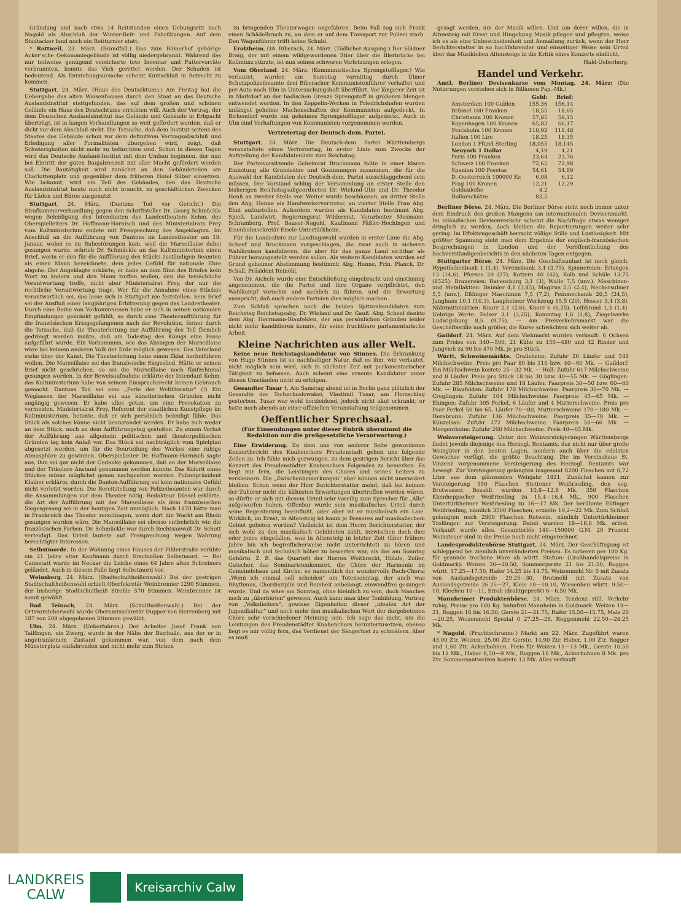Gründung und nach etwa 14 Reitstunden einen Uebungsritt nach Nagold als Abschluß der Winter-Reit- und Fahrübungen. Auf dem Stadtacker fand noch ein Reitturnier statt.
* Rottweil, 23. März. (Brandfall.) Das zum Römerhof gehörige Acker'sche Oekonomiegebäude ist völlig niedergebrannt. Während das nur teilweise genügend versicherte tote Inventar und Futtervorräte verbrannten, konnte das Vieh gerettet werden. Der Schaden ist bedeutend. Als Entstehungsursache scheint Kurzschluß in Betracht zu kommen.
Stuttgart, 24. März. (Haus des Deutschtums.) Am Freitag hat die Uebergabe des alten Waisenhauses durch den Staat an das Deutsche Auslandsinstitut stattgefunden, das auf dem großen und schönen Gelände ein Haus des Deutschtums errichten will. Auch der Vertrag, der dem Deutschen Auslandsinstitut das Gelände und Gebäude in Erbpacht überträgt, ist in langen Verhandlungen so weit gefördert worden, daß er dicht vor dem Abschluß steht. Die Tatsache, daß dem Institut seitens des Staates das Gebäude schon vor dem definitiven Vertragsabschluß und Erledigung aller Formalitäten übergeben wird, zeigt, daß Schwierigkeiten nicht mehr zu befürchten sind. Schon in diesen Tagen wird das Deutsche Ausland-Institut mit dem Umbau beginnen, der nun bei Eintritt der guten Baujahreszeit mit aller Macht gefördert werden soll. Die Bautätigkeit wird zunächst an den Gebäudeteilen am Charlottenplatz und gegenüber dem früheren Hotel Silber einsetzen. Wie bekannt, wird ein Teil des Gebäudes, den das Deutsche Auslandsinstitut heute noch nicht braucht, zu geschäftlichen Zwecken für Läden und Büros ausgenutzt.
Stuttgart, 24. März. (Dantons Tod vor Gericht.) Die Strafkammerverhandlung gegen den Schriftsteller Dr. Georg Schmückle wegen Beleidigung des Intendanten des Landestheaters Kehm, des Oberspielleiters Dr. Hoffmann-Harnisch und des Ministerialrats Frey vom Kultministerium endete mit Freisprechung des Angeklagten. Im Anschluß an die Aufführung von Dantons im Landestheater am 19. Januar, wobei es zu Ruhestörungen kam, weil die Marseillaise dabei gesungen wurde, schrieb Dr. Schmückle an das Kultministerium einen Brief, worin er den für die Aufführung des Stücks zuständigen Beamten als einen Mann bezeichnete, dem jedes Gefühl für nationale Ehre abgehe. Der Angeklagte erklärte, er habe an dem Sinn des Briefes kein Wort zu ändern und den Mann treffen wollen, den die tatsächliche Verantwortung treffe, nicht aber Ministerialrat Frey, der nur die rechtliche Verantwortung trage. Wer für die Annahme eines Stückes verantwortlich sei, das lasse sich in Stuttgart nie feststellen. Sein Brief sei der Ausfluß einer langjährigen Erbitterung gegen das Landestheater. Durch eine Reihe von Vorkommnissen habe er sich in seinen nationalen Empfindungen gekränkt gefühlt, so durch eine Theateraufführung für die französischen Kriegsgefangenen nach der Revolution, ferner durch die Tatsache, daß die Theaterleitung zur Aufführung des Tell förmlich gedrängt werden mußte, daß am Todestag des Königs eine Posse aufgeführt wurde. Ein Vorkommnis, wie das Absingen der Marseillaise wäre bei keinem anderen Volk der Erde möglich gewesen. Das Vaterland stehe über der Kunst. Die Theaterleitung habe einen Eklat herbeiführen wollen. Die Marseillaise sei das französische Siegeslied. Hätte er seinen Brief nicht geschrieben, so sei die Marseillaise noch fünfzehnmal gesungen worden. In der Beweisaufnahme erklärte der Intendant Kehm, das Kultministerium habe von seinem Einspruchsrecht keinen Gebrauch gemacht. Dantons Tod sei eine „Perle der Weltliteratur" (!) Ein Weglassen der Marseillaise sei aus künstlerischen Gründen nicht angängig gewesen. Er habe alles getan, um eine Provokation zu vermeiden. Ministerialrat Frey, Referent der staatlichen Kunstpflege im Kultministerium, betonte, daß er sich persönlich beleidigt fühle. Das Stück als solches könne nicht beanstandet werden. Er habe sich weder an dem Stück, noch an dem Aufführungstag gestoßen. Zu einem Verbot der Aufführung aus allgemein politischen und theaterpolitischen Gründen lag kein Anlaß vor. Das Stück sei nachträglich vom Spielplan abgesetzt worden, um für die Beurteilung des Werkes eine ruhige Atmosphäre zu gewinnen. Oberspielleiter Dr. Hoffmann-Harnisch sagte aus, ihm sei gar nicht der Gedanke gekommen, daß an der Marseillaise und der Trikolore Anstand genommen werden könnte. Das Kolorit eines Stückes müsse möglichst genau nachgeahmt werden. Polizeipräsident Klaiber erklärte, durch die Danton-Aufführung sei kein nationales Gefühl nicht verletzt worden. Die Bereitstellung von Polizeibeamten war durch die Ansammlungen vor dem Theater nötig. Redakteur Düssel erklärte, die Art der Aufführung mit der Marseillaise als dem französischen Siegesgesang sei in der heutigen Zeit unmöglich. Nach 1870 hätte man in Frankreich das Theater zerschlagen, wenn dort die Wacht am Rhein gesungen worden wäre. Die Marseillaise sei ebenso entbehrlich wie die französischen Farben. Dr. Schmückle war durch Rechtsanwalt Dr. Schott verteidigt. Das Urteil lautete auf Freisprechung wegen Wahrung berechtigter Interessen.
Selbstmorde. In der Wohnung eines Hauses der Filderstraße verübte ein 21 Jahre alter Kaufmann durch Erschießen Selbstmord. — Bei Cannstatt wurde im Neckar die Leiche eines 64 Jahre alten Schreiners geländet. Auch in diesem Falle liegt Selbstmord vor.
Weinsberg, 24. März. (Stadtschultheißenwahl.) Bei der gestrigen Stadtschultheißenwahl erhielt Oberfekretär Weinbrenner 1290 Stimmen, der bisherige Stadtschultheiß Strehle 570 Stimmen. Weinbrenner ist somit gewählt.
Bad Teinach, 24. März. (Schultheißenwahl.) Bei der Ortsvorsteherwahl wurde Oberamtssekretär Dupper von Herrenberg mit 187 von 209 abgegebenen Stimmen gewählt.
Ulm, 24. März. (Ueberfahren.) Der Arbeiter Josef Frank von Tailfingen, ein Zwerg, wurde in der Nähe der Bierhalle, aus der er in angetrunkenem Zustand gekommen war, von dem nach dem Münsterplatz einfahrenden und nicht mehr zum Stehen
zu bringenden Theaterwagen angefahren. Beim Fall zog sich Frank einen Schädelbruch zu, an dem er auf dem Transport zur Polizei starb. Den Wagenführer trifft keine Schuld.
Erolzheim, OA. Biberach, 24. März. (Tödlicher Ausgang.) Der Söldner Braig, der mit einem wildgewordenen Stier über die Illerbrücke bei Kellmünz stürzte, ist nun seinen schweren Verletzungen erlegen.
Vom Oberland, 24. März. (Kommunistisches Sprengstofflager.) Wie verlautet, wurden am Samstag vormittag durch Ulmer Schutzpolizeibeamte drei Biberacher Kommunistenführer verhaftet und per Auto nach Ulm in Untersuchungshaft überführt. Vor längerer Zeit ist in Markdorf an der badischen Grenze Sprengstoff in größeren Mengen entwendet worden. In den Zeppelin-Werken in Friedrichshafen wurden unlängst geheime Machenschaften der Kommunisten aufgedeckt. In Birkendorf wurde ein geheimes Sprengstofflager aufgedeckt. Auch in Ulm sind Verhaftungen von Kommunisten vorgenommen worden.
Vertretertag der Deutsch-dem. Partei.
Stuttgart, 24. März. Die Deutsch-dem. Partei Württembergs veranstaltete einen Vertretertag, in erster Linie zum Zwecke der Aufstellung der Kandidatenliste zum Reichstag.
Der Parteivorsitzende Geheimrat Bruckmann faßte in einer klaren Einleitung alle Grundsätze und Gesinnungen zusammen, die für die Auswahl der Kandidaten der Deutsch-dem. Partei ausschlaggebend sein müssen. Der Vorstand schlug der Versammlung an erster Stelle den bisherigen Reichstagsabgeordneten Dr. Wieland-Ulm und Dr. Theodor Heuß an zweiter Stelle vor. Weiter wurde beschlossen, an dritter Stelle den Abg. Henne als Handwerkervertreter, an vierter Stelle Frau Abg. Ehni aufzustellen. Außerdem wurden als Kandidaten bestimmt Abg. Spieß, Landwirt, Regierungsrat Wildermut, Vorarbeiter Mosmann-Schramberg, Prof. Bauser-Nagold, Kaufmann Fäßler-Hechingen und Eisenbahnsekretär Eisele-Untertürkheim.
Für die Landesliste zur Landtagswahl wurden in erster Linie die Abg. Scheef und Bruckmann vorgeschlagen, die zwar auch in sicheren Wahlkreisen kandidieren, die aber für das ganze Land sichtbar als Führer herausgestellt werden sollen. Als weitere Kandidaten wurden auf Grund geheimer Abstimmung bestimmt: Abg. Henne, Frln. Planck, Dr. Schall, Präsident Reinöhl.
Von Dr. Aichele wurde eine Entschließung eingebracht und einstimmig angenommen, die die Partei und ihre Organe verpflichtet, den Wahlkampf vornehm und sachlich zu führen, und die Erwartung ausspricht, daß auch andere Parteien dies möglich machen.
Zum Schluß sprachen noch die beiden Spitzenkandidaten zum Reichstag Reichstagsabg. Dr. Wieland und Dr. Gauß. Abg. Scheef dankte dem Abg. Herrmann-Blaufelden, der aus persönlichen Gründen leider nicht mehr kandidieren konnte, für seine fruchtbare parlamentarische Arbeit.
Kleine Nachrichten aus aller Welt.
Keine neue Reichstagskandidatur von Stinnes. Die Erkrankung von Hugo Stinnes ist so nachhaltiger Natur, daß es ihm, wie verlautet, nicht möglich sein wird, sich in nächster Zeit mit parlamentarischer Tätigkeit zu befassen. Auch scheint eine erneute Kandidatur unter diesen Umständen nicht zu erfolgen.
Gesandter Tusar †. Am Samstag abend ist in Berlin ganz plötzlich der Gesandte der Tschechoslowakei, Vlastimil Tusar, am Herzschlag gestorben. Tusar war wohl herzleidend, jedoch nicht akut erkrankt; er hatte noch abends an einer offiziellen Veranstaltung teilgenommen.
Oeffentlicher Sprechsaal.
(Für Einsendungen unter dieser Rubrik übernimmt die Redaktion nur die preßgesetzliche Verantwortung.)
Eine Erwiderung. Zu dem uns von anderer Seite gewordenen Konzertbericht des Knabenchors Freudenstadt gehen uns folgende Zeilen zu: Ich fühle mich gezwungen, zu dem gestrigen Bericht über das Konzert des Freudenstädter Knabenchors Folgendes zu bemerken: Es liegt mir fern, die Leistungen des Chores und seines Leiters zu verkleinern. Die „Zwischenbemerkungen" aber können nicht unerwidert bleiben. Schon wenn der Herr Berichterstatter meint, daß bei keinem der Zuhörer nicht die kühnsten Erwartungen übertroffen worden wären, so dürfte er sich mit diesem Urteil sehr voreilig zum Sprecher für „Alle" aufgeworfen haben. Offenbar wurde sein musikalisches Urteil durch seine Begeisterung beeinflußt, oder aber ist er musikalisch ein Laie. Wirklich, im Ernst, in Altensteig ist kaum je Besseres auf musikalischem Gebiet geboten worden? Vielleicht ist dem Herrn Berichterstatter, der sich wohl zu den musikalisch Gebildeten zählt, inzwischen doch dies oder jenes eingefallen, was in Altensteig in letzter Zeit (über frühere Jahre bin ich begreiflicherweise nicht unterrichtet) zu hören und musikalisch und technisch höher zu bewerten war, als das am Sonntag Gehörte. Z. B. das Quartett der Herren Weitbrecht, Hölzle, Zeller, Gutscher, das Seminaristenkonzert, die Chöre der Harmonie im Gemeindehaus und Kirche, so namentlich der wundervolle Bach-Choral „Wenn ich einmal soll scheiden" am Totensonntag, der auch was Rhythmus, Chordisziplin und Reinheit anbelangt, einwandfrei gesungen wurde. Und da wäre am Sonntag, ohne kleinlich zu sein, doch Manches noch zu „überbieten" gewesen. Auch kann man über Tonbildung, Vortrag von „Volksliedern", gewisse Eigenheiten dieser „idealen Art der Jugendkultur" und noch mehr den musikalischen Wert der dargebotenen Chöre sehr verschiedener Meinung sein. Ich sage das nicht, um die Leistungen des Freudenstädter Knabenchors herunterzusetzen, ebenso liegt es mir völlig fern, das Verdienst der Sängerlust zu schmälern. Aber es muß
gesagt werden, um der Musik willen. Und um derer willen, die in Altensteig mit Ernst und Hingebung Musik pflegen und pflegten, weise ich es als eine Unbescheidenheit und Anmaßung zurück, wenn der Herr Berichterstatter in so hochfahrender und einseitiger Weise sein Urteil über das Musikleben Altensteigs in die Kritik eines Konzerts einflicht.
Hald-Ueberberg.
Handel und Verkehr.
Amtl. Berliner Devisenkurse vom Montag, 24. März: (Die Notierungen verstehen sich in Billionen Pap.-Mk.)
| | Geld: | Brief: |
| --- | --- | --- |
| Amsterdam 100 Gulden | 155,36 | 156,14 |
| Brüssel 100 Franken | 18,55 | 18,65 |
| Christiania 100 Kronen | 57,85 | 58,15 |
| Kopenhagen 100 Kronen | 65,83 | 66,17 |
| Stockholm 100 Kronen | 110,92 | 111,48 |
| Italien 100 Lire | 18,25 | 18,35 |
| London 1 Pfund Sterling | 18,055 | 18,145 |
| Neuyork 1 Dollar | 4,19 | 4,21 |
| Paris 100 Franken | 23,64 | 23,76 |
| Schweiz 100 Franken | 72,65 | 72,98 |
| Spanien 100 Pesetas | 54,61 | 54,89 |
| D.-Oesterreich 100000 Kr. | 6,08 | 6,12 |
| Prag 100 Kronen | 12,21 | 12,29 |
| Goldanleihe | 4,2 | |
| Dollarschätze | 83,5 | |
Berliner Börse, 24. März. Die Berliner Börse steht noch immer unter dem Eindruck des großen Mangens am internationalen Devisenmarkt. Im inländischen Devisenverkehr scheint die Nachfrage etwas weniger dringlich zu werden, doch bleiben die Repartierungen weiter sehr gering. Im Effektengeschäft herrscht völlige Stille und Lustlosigkeit. Mit größter Spannung sieht man dem Ergebnis der englisch-französischen Besprechungen in London und der Veröffentlichung des Sachverständigenberichts in den nächsten Tagen entgegen.
Stuttgarter Börse, 24. März. Die Geschäftsunlust ist noch gleich. Hypothekenbank 1 (1,4), Vereinsbank 3,4 (3,75). Spinnereien: Erlangen 13 (14,6), Pfersee 29 (27), Kottern 40 (42), Kolb und Schüle 13,75 (1525). Brauereien: Ravensburg 3,1 (3), Wulle 7,5 (unv.). Maschinen- und Metallaktien: Daimler 4,1 (3,85), Magirus 2,5 (2,4), Neckarsulmer 5,5 (unv.), Eßlinger Maschinen 7,5 (7,2), Feinmechanik 20,5 (24,5), Junghans 10,1 (10,3), Laupheimer Werkzeug 15,5 (20), Hesser 3,4 (3,8). Nährmittelaktien: Knorr 2,1 (2,6), Knorr 6 (6,25), Leibbrand 1,3 (1,4). Uebrige Werte: Belser 3,1 (3,25), Kommtag 1,6 (1,8), Ziegelwerke Ludwigsburg 8,5 (9,75). — Am Freiverkehrsmarkt war die Geschäftsstille noch größer, die Kurse schwächten sich weiter ab.
Gaildorf, 24. März. Auf dem Viehmarkt wurden verkauft: 6 Ochsen zum Preise von 340—500, 21 Kühe zu 150—480 und 42 Rinder und Jungvieh zu 90 bis 470 Mk. je pro Stück.
Württ. Schweinemärkte. Crailsheim: Zufuhr 20 Läufer und 541 Milchschweine. Preis pro Paar 80 bis 110 bzw. 40—60 Mk. — Gaildorf: Ein Milchschwein kostete 25—32 Mk. — Hall: Zufuhr 617 Milchschweine und 8 Läufer. Preis pro Stück 18 bis 30 bzw. 40—55 Mk. — Güglingen: Zufuhr 285 Milchschweine und 18 Läufer. Paarpreis 30—50 bzw. 60—80 Mk. — Blaufelden: Zufuhr 170 Milchschweine. Paarpreis 30—70 Mk. — Creglingen: Zufuhr 104 Milchschweine Paarpreis 45—65 Mk. — Ehingen: Zufuhr 305 Ferkel, 6 Läufer und 4 Mutterschweine. Preis pro Paar Ferkel 50 bis 65, Läufer 70—80, Mutterschweine 170—180 Mk. — Herabronn: Zufuhr 136 Milchschweine. Paarpreis 35—70 Mk. — Künzelsau: Zufuhr 272 Milchschweine. Paarpreis 50—66 Mk. — Mergentheim: Zufuhr 260 Milchschweine. Preis 40—65 Mk.
Weinversteigerung. Unter den Weinversteigerungen Württembergs findet jeweils diejenige des Herzogl. Rentamts, das nicht nur über große Weingüter in den besten Lagen, sondern auch über die edelsten Gewächse verfügt, die größte Beachtung. Die im Vereinshaus St. Vinzenz vorgenommene Versteigerung des Herzogl. Rentamts war bewegt. Zur Versteigerung gelangten insgesamt 8200 Flaschen mit 0,72 Liter aus dem glänzenden Weinjahr 1921. Zunächst kamen zur Versteigerung 550 Flaschen Stettener Weißriesling, den sog. Brotwasser. Bezahlt wurden 10,8—12,8 Mk. 350 Flaschen Kleinheppacher Weißriesling zu 15,4—16,4 Mk., 900 Flaschen Untertürkheimer Weißriesling zu 16—17 Mk. Der berühmte Eilfinger Weißriesling, nämlich 3500 Flaschen, erzielte 19,2—22 Mk. Zum Schluß gelangten noch 2900 Flaschen Rotwein, nämlich Untertürkheimer Trollinger, zur Versteigerung. Dabei wurden 18—18,8 Mk. erlöst. Verkauft wurde alles. Gesamterlös 140—150000 G.M. 20 Prozent Weinsteuer sind in die Preise noch nicht eingerechnet.
Landesproduktenbörse Stuttgart, 24. März. Der Geschäftsgang ist schleppend bei ziemlich unveränderten Preisen. Es notieren per 100 Kg. für gesunde trockene Ware ab württ. Station: (Großhandelspreise in Goldmark): Weizen 20—20.50, Sommergerste 21 bis 21.50, Roggen württ. 17.25—17.50, Hafer 14.25 bis 14.75, Weizenmehl Nr. 0 mit Zusatz von Auslandsgetreide 29.25—30, Brotmehl mit Zusatz von Auslandsgetreide 26.25—27, Kleie 10—10.10, Wiesenheu württ. 9.50—10, Kleeheu 10—11, Stroh (drahtgepreßt) 6—6.50 Mk.
Mannheimer Produktenbörse, 24. März. Tendenz still. Verkehr ruhig. Preise pro 100 Kg. bahnfrei Mannheim in Goldmark: Weizen 19—21, Roggen 16 bis 16.50, Gerste 21—21.75, Hafer 15.50—15.75, Mais 20—20.25, Weizenmehl Spezial 0 27.25—28, Roggenmehl 22.50—24.25 Mk.
* Nagold. (Fruchtschranne.) Markt am 22. März. Zugeführt waren 43,00 Ztr. Weizen, 25,00 Ztr. Gerste, 14,90 Ztr. Haber, 1,00 Ztr. Rogger und 1,60 Ztr. Ackerbohnen. Preis für Weizen 11—13 Mk., Gerste 10,50 bis 11 Mk., Haber 8,50—9 Mk., Roggen 10 Mk., Ackerbohnen 8 Mk. pro Ztr. Sommersaatweizen kostete 13 Mk. Alles verkauft.
LANDKREIS
CALW
Kreisarchiv Calw